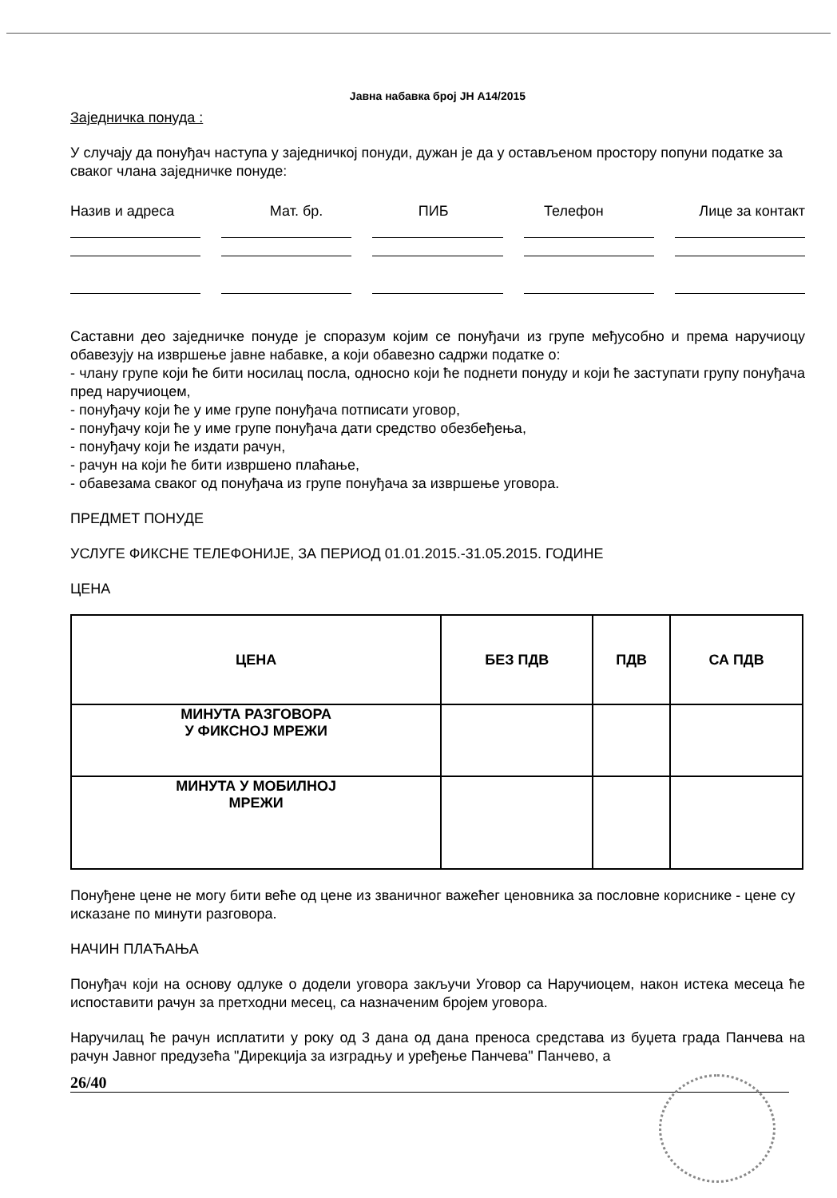Јавна набавка број ЈН А14/2015
Заједничка понуда :
У случају да понуђач наступа у заједничкој понуди, дужан је да у остављеном простору попуни податке за сваког члана заједничке понуде:
Назив и адреса Мат. бр. ПИБ Телефон Лице за контакт
Саставни део заједничке понуде је споразум којим се понуђачи из групе међусобно и према наручиоцу обавезују на извршење јавне набавке, а који обавезно садржи податке о:
- члану групе који ће бити носилац посла, односно који ће поднети понуду и који ће заступати групу понуђача пред наручиоцем,
- понуђачу који ће у име групе понуђача потписати уговор,
- понуђачу који ће у име групе понуђача дати средство обезбеђења,
- понуђачу који ће издати рачун,
- рачун на који ће бити извршено плаћање,
- обавезама сваког од понуђача из групе понуђача за извршење уговора.
ПРЕДМЕТ ПОНУДЕ
УСЛУГЕ ФИКСНЕ ТЕЛЕФОНИЈЕ, ЗА ПЕРИОД 01.01.2015.-31.05.2015. ГОДИНЕ
ЦЕНА
| ЦЕНА | БЕЗ ПДВ | ПДВ | СА ПДВ |
| --- | --- | --- | --- |
| МИНУТА РАЗГОВОРА У ФИКСНОЈ МРЕЖИ | | | |
| МИНУТА У МОБИЛНОЈ МРЕЖИ | | | |
Понуђене цене не могу бити веће од цене из званичног важећег ценовника за пословне кориснике - цене су исказане по минути разговора.
НАЧИН ПЛАЋАЊА
Понуђач који на основу одлуке о додели уговора закључи Уговор са Наручиоцем, након истека месеца ће испоставити рачун за претходни месец, са назначеним бројем уговора.
Наручилац ће рачун исплатити у року од 3 дана од дана преноса средстава из буџета града Панчева на рачун Јавног предузећа "Дирекција за изградњу и уређење Панчева" Панчево, а
26/40